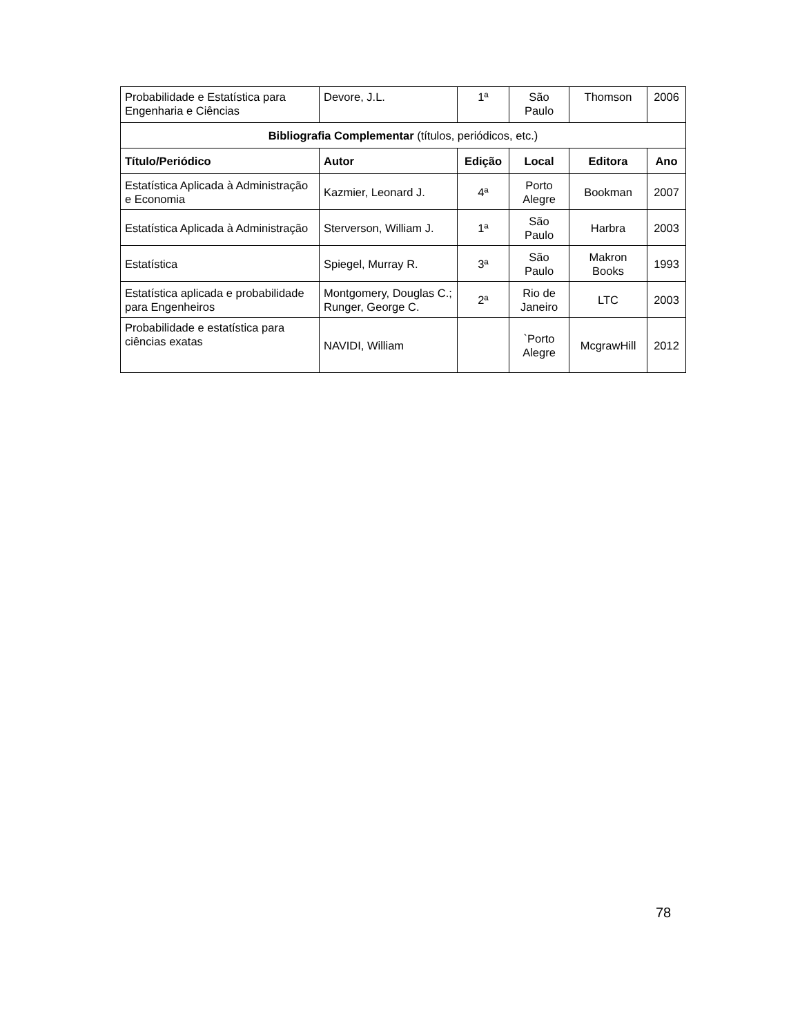| Probabilidade e Estatística para Engenharia e Ciências | Devore, J.L. | 1ª | São Paulo | Thomson | 2006 |
| Bibliografia Complementar (títulos, periódicos, etc.) | | | | | |
| Título/Periódico | Autor | Edição | Local | Editora | Ano |
| Estatística Aplicada à Administração e Economia | Kazmier, Leonard J. | 4ª | Porto Alegre | Bookman | 2007 |
| Estatística Aplicada à Administração | Sterverson, William J. | 1ª | São Paulo | Harbra | 2003 |
| Estatística | Spiegel, Murray R. | 3ª | São Paulo | Makron Books | 1993 |
| Estatística aplicada e probabilidade para Engenheiros | Montgomery, Douglas C.; Runger, George C. | 2ª | Rio de Janeiro | LTC | 2003 |
| Probabilidade e estatística para ciências exatas | NAVIDI, William | | `Porto Alegre | McgrawHill | 2012 |
78